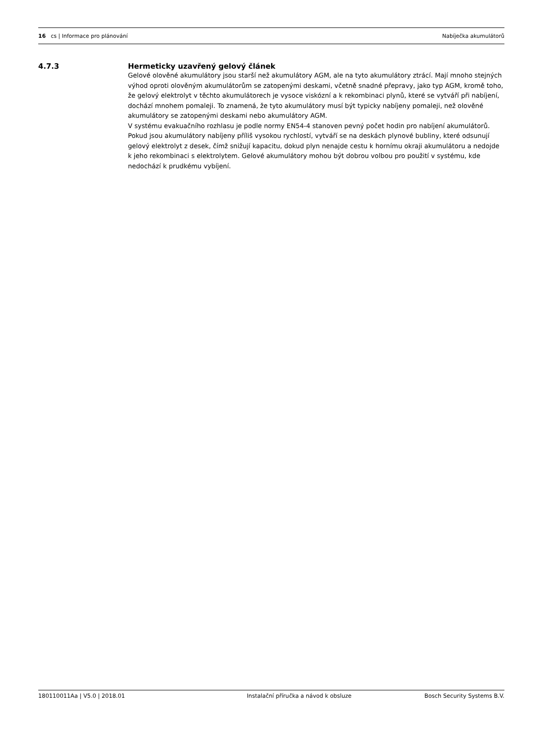16 cs | Informace pro plánování Nabíječka akumulátorů
4.7.3 Hermeticky uzavřený gelový článek
Gelové olověné akumulátory jsou starší než akumulátory AGM, ale na tyto akumulátory ztrácí. Mají mnoho stejných výhod oproti olověným akumulátorům se zatopenými deskami, včetně snadné přepravy, jako typ AGM, kromě toho, že gelový elektrolyt v těchto akumulátorech je vysoce viskózní a k rekombinaci plynů, které se vytváří při nabíjení, dochází mnohem pomaleji. To znamená, že tyto akumulátory musí být typicky nabíjeny pomaleji, než olověné akumulátory se zatopenými deskami nebo akumulátory AGM.
V systému evakuačního rozhlasu je podle normy EN54-4 stanoven pevný počet hodin pro nabíjení akumulátorů. Pokud jsou akumulátory nabíjeny příliš vysokou rychlostí, vytváří se na deskách plynové bubliny, které odsunují gelový elektrolyt z desek, čímž snižují kapacitu, dokud plyn nenajde cestu k hornímu okraji akumulátoru a nedojde k jeho rekombinaci s elektrolytem. Gelové akumulátory mohou být dobrou volbou pro použití v systému, kde nedochází k prudkému vybíjení.
180110011Aa | V5.0 | 2018.01 Instalační příručka a návod k obsluze Bosch Security Systems B.V.